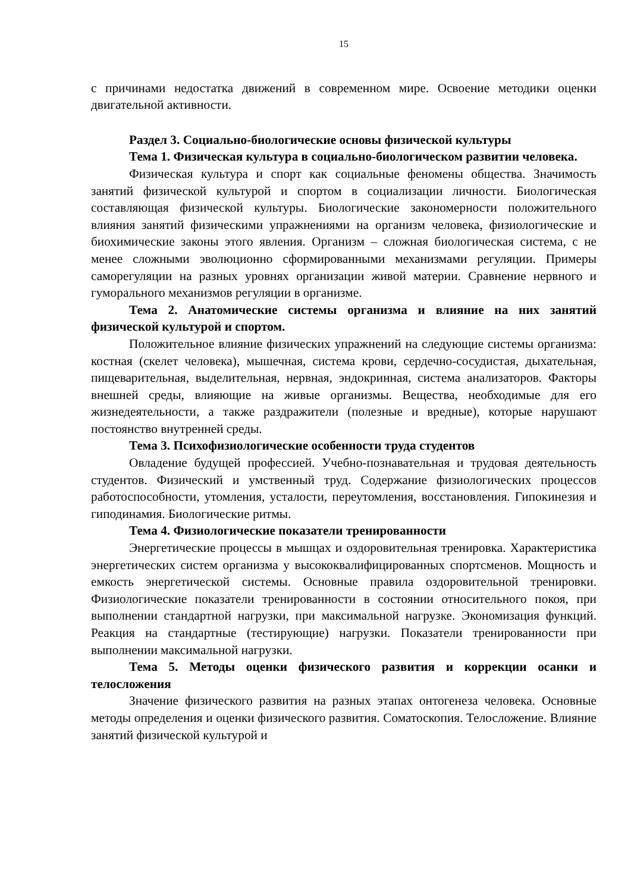15
с причинами недостатка движений в современном мире. Освоение методики оценки двигательной активности.
Раздел 3. Социально-биологические основы физической культуры
Тема 1. Физическая культура в социально-биологическом развитии человека.
Физическая культура и спорт как социальные феномены общества. Значимость занятий физической культурой и спортом в социализации личности. Биологическая составляющая физической культуры. Биологические закономерности положительного влияния занятий физическими упражнениями на организм человека, физиологические и биохимические законы этого явления. Организм – сложная биологическая система, с не менее сложными эволюционно сформированными механизмами регуляции. Примеры саморегуляции на разных уровнях организации живой материи. Сравнение нервного и гуморального механизмов регуляции в организме.
Тема 2. Анатомические системы организма и влияние на них занятий физической культурой и спортом.
Положительное влияние физических упражнений на следующие системы организма: костная (скелет человека), мышечная, система крови, сердечно-сосудистая, дыхательная, пищеварительная, выделительная, нервная, эндокринная, система анализаторов. Факторы внешней среды, влияющие на живые организмы. Вещества, необходимые для его жизнедеятельности, а также раздражители (полезные и вредные), которые нарушают постоянство внутренней среды.
Тема 3. Психофизиологические особенности труда студентов
Овладение будущей профессией. Учебно-познавательная и трудовая деятельность студентов. Физический и умственный труд. Содержание физиологических процессов работоспособности, утомления, усталости, переутомления, восстановления. Гипокинезия и гиподинамия. Биологические ритмы.
Тема 4. Физиологические показатели тренированности
Энергетические процессы в мышцах и оздоровительная тренировка. Характеристика энергетических систем организма у высококвалифицированных спортсменов. Мощность и емкость энергетической системы. Основные правила оздоровительной тренировки. Физиологические показатели тренированности в состоянии относительного покоя, при выполнении стандартной нагрузки, при максимальной нагрузке. Экономизация функций. Реакция на стандартные (тестирующие) нагрузки. Показатели тренированности при выполнении максимальной нагрузки.
Тема 5. Методы оценки физического развития и коррекции осанки и телосложения
Значение физического развития на разных этапах онтогенеза человека. Основные методы определения и оценки физического развития. Соматоскопия. Телосложение. Влияние занятий физической культурой и